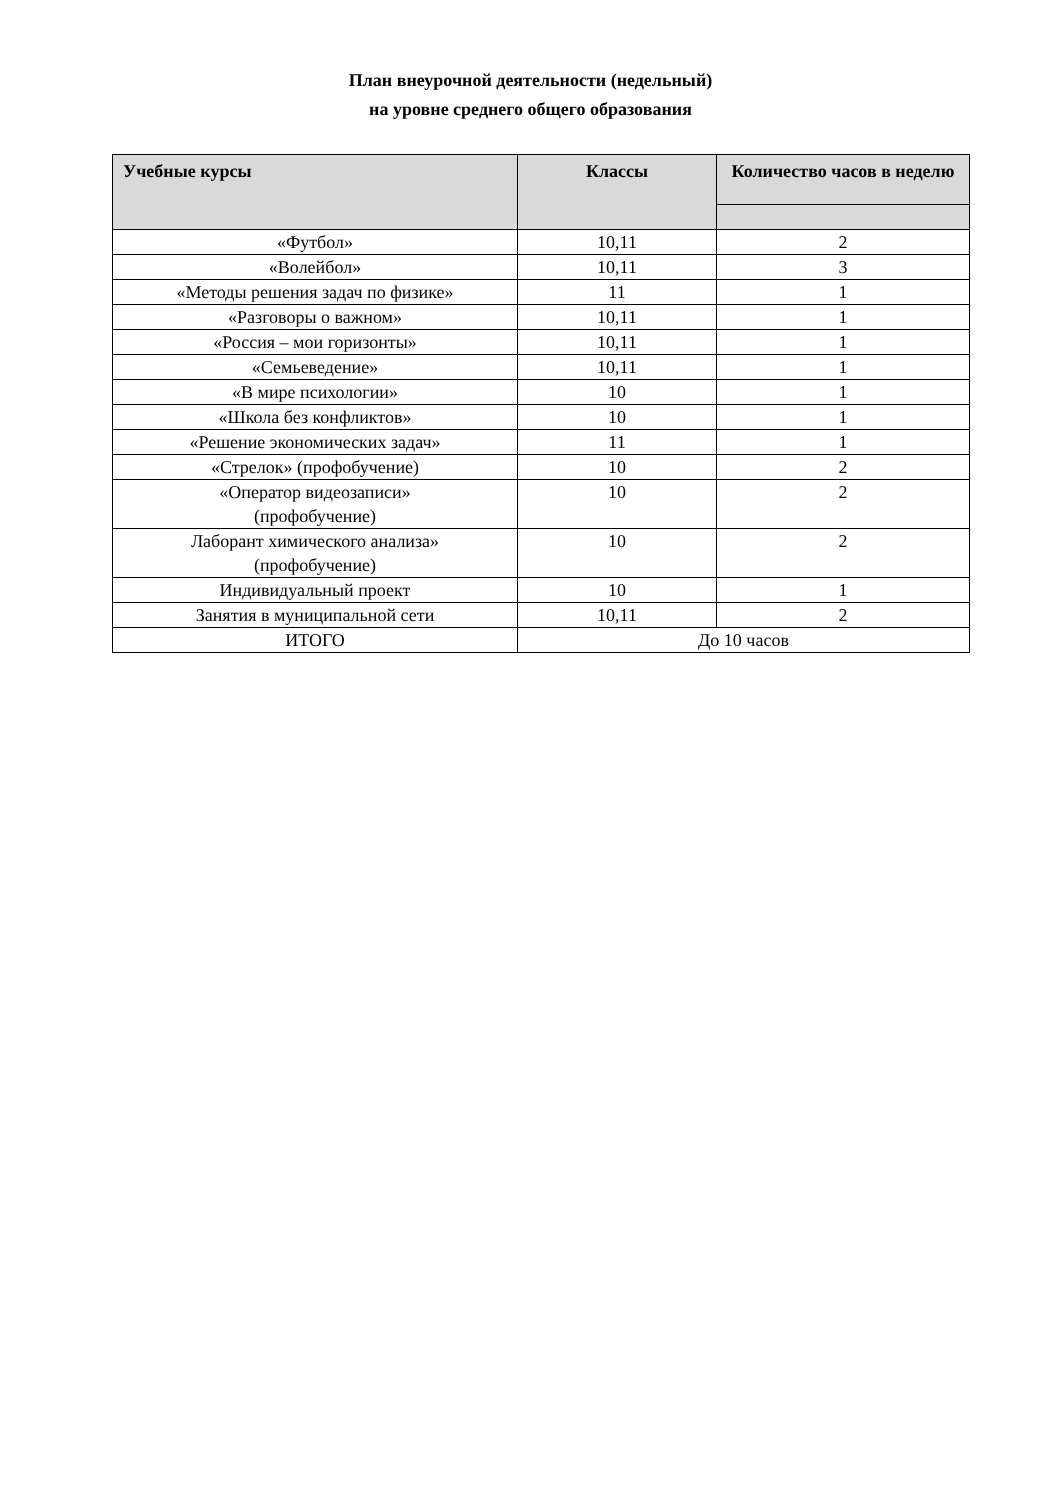План внеурочной деятельности (недельный)
на уровне среднего общего образования
| Учебные курсы | Классы | Количество часов в неделю |
| --- | --- | --- |
| «Футбол» | 10,11 | 2 |
| «Волейбол» | 10,11 | 3 |
| «Методы решения задач по физике» | 11 | 1 |
| «Разговоры о важном» | 10,11 | 1 |
| «Россия – мои горизонты» | 10,11 | 1 |
| «Семьеведение» | 10,11 | 1 |
| «В мире психологии» | 10 | 1 |
| «Школа без конфликтов» | 10 | 1 |
| «Решение экономических задач» | 11 | 1 |
| «Стрелок» (профобучение) | 10 | 2 |
| «Оператор видеозаписи» (профобучение) | 10 | 2 |
| Лаборант химического анализа» (профобучение) | 10 | 2 |
| Индивидуальный проект | 10 | 1 |
| Занятия в муниципальной сети | 10,11 | 2 |
| ИТОГО | До 10 часов | |